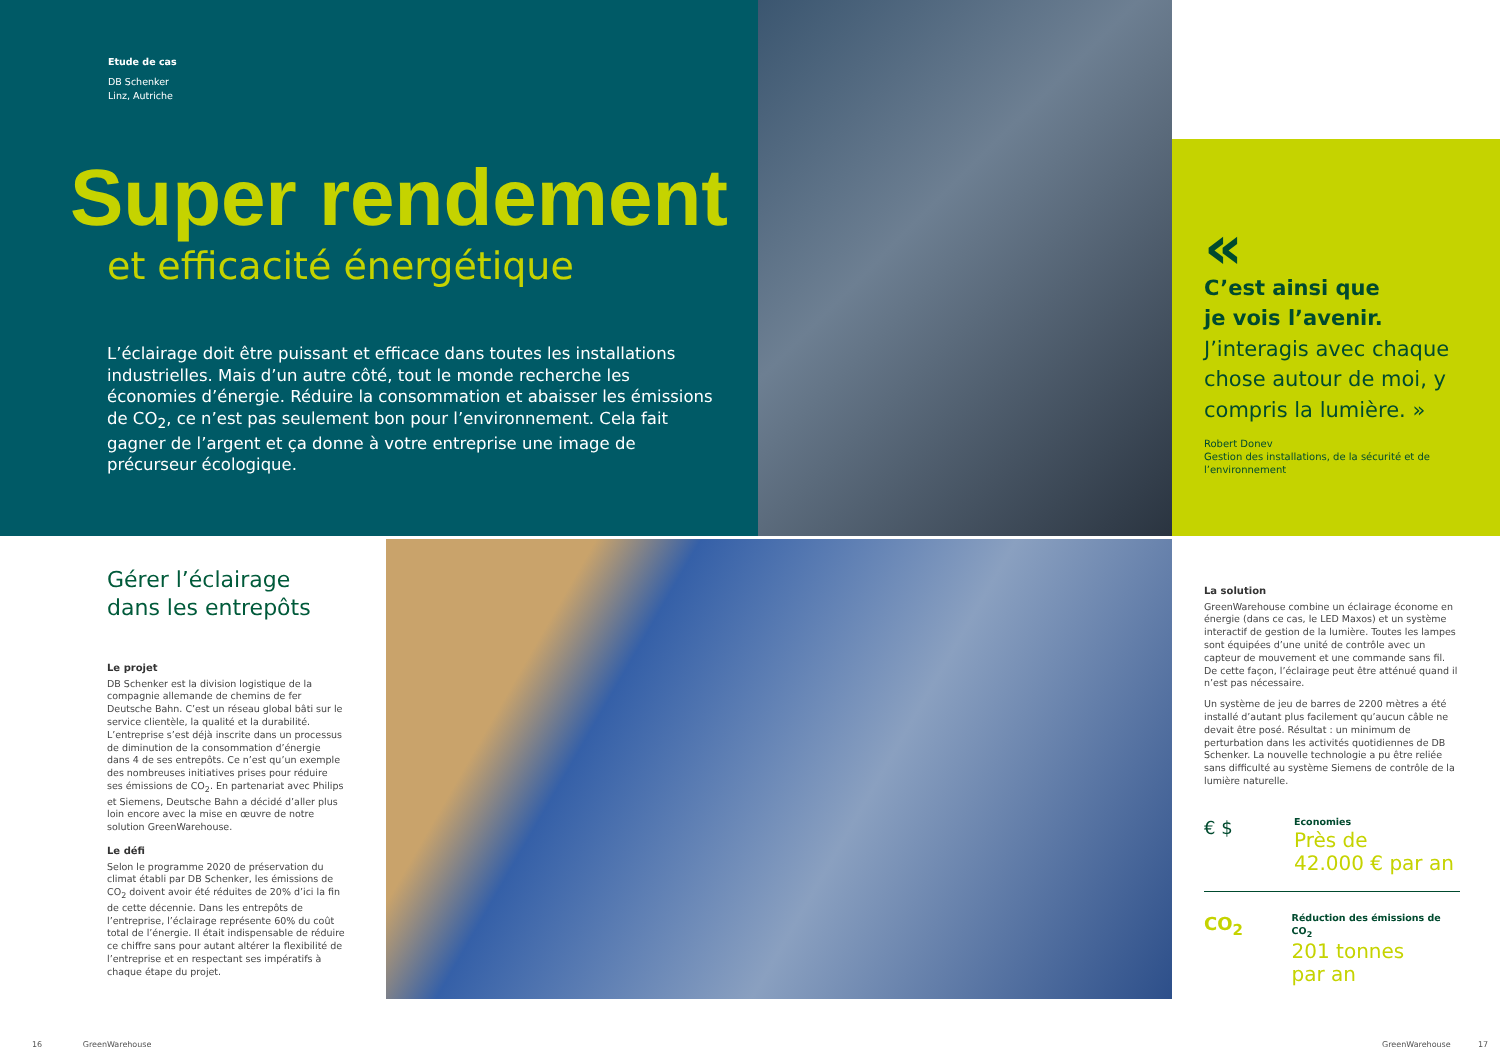Etude de cas
DB Schenker
Linz, Autriche
Super rendement
et efficacité énergétique
L’éclairage doit être puissant et efficace dans toutes les installations industrielles. Mais d’un autre côté, tout le monde recherche les économies d’énergie. Réduire la consommation et abaisser les émissions de CO<sub>2</sub>, ce n’est pas seulement bon pour l’environnement. Cela fait gagner de l’argent et ça donne à votre entreprise une image de précurseur écologique.
«
C’est ainsi que
je vois l’avenir.
J’interagis avec chaque chose autour de moi, y compris la lumière. »
Robert Donev
Gestion des installations, de la sécurité et de l’environnement
Gérer l’éclairage dans les entrepôts
Le projet
DB Schenker est la division logistique de la compagnie allemande de chemins de fer Deutsche Bahn. C’est un réseau global bâti sur le service clientèle, la qualité et la durabilité. L’entreprise s’est déjà inscrite dans un processus de diminution de la consommation d’énergie dans 4 de ses entrepôts. Ce n’est qu’un exemple des nombreuses initiatives prises pour réduire ses émissions de CO<sub>2</sub>. En partenariat avec Philips et Siemens, Deutsche Bahn a décidé d’aller plus loin encore avec la mise en œuvre de notre solution GreenWarehouse.
Le défi
Selon le programme 2020 de préservation du climat établi par DB Schenker, les émissions de CO<sub>2</sub> doivent avoir été réduites de 20% d’ici la fin de cette décennie. Dans les entrepôts de l’entreprise, l’éclairage représente 60% du coût total de l’énergie. Il était indispensable de réduire ce chiffre sans pour autant altérer la flexibilité de l’entreprise et en respectant ses impératifs à chaque étape du projet.
La solution
GreenWarehouse combine un éclairage économe en énergie (dans ce cas, le LED Maxos) et un système interactif de gestion de la lumière. Toutes les lampes sont équipées d’une unité de contrôle avec un capteur de mouvement et une commande sans fil. De cette façon, l’éclairage peut être atténué quand il n’est pas nécessaire.
Un système de jeu de barres de 2200 mètres a été installé d’autant plus facilement qu’aucun câble ne devait être posé. Résultat : un minimum de perturbation dans les activités quotidiennes de DB Schenker. La nouvelle technologie a pu être reliée sans difficulté au système Siemens de contrôle de la lumière naturelle.
€ $
Economies
Près de
42.000 € par an
CO<sub>2</sub>
Réduction des émissions de CO<sub>2</sub>
201 tonnes
par an
16 GreenWarehouse GreenWarehouse 17